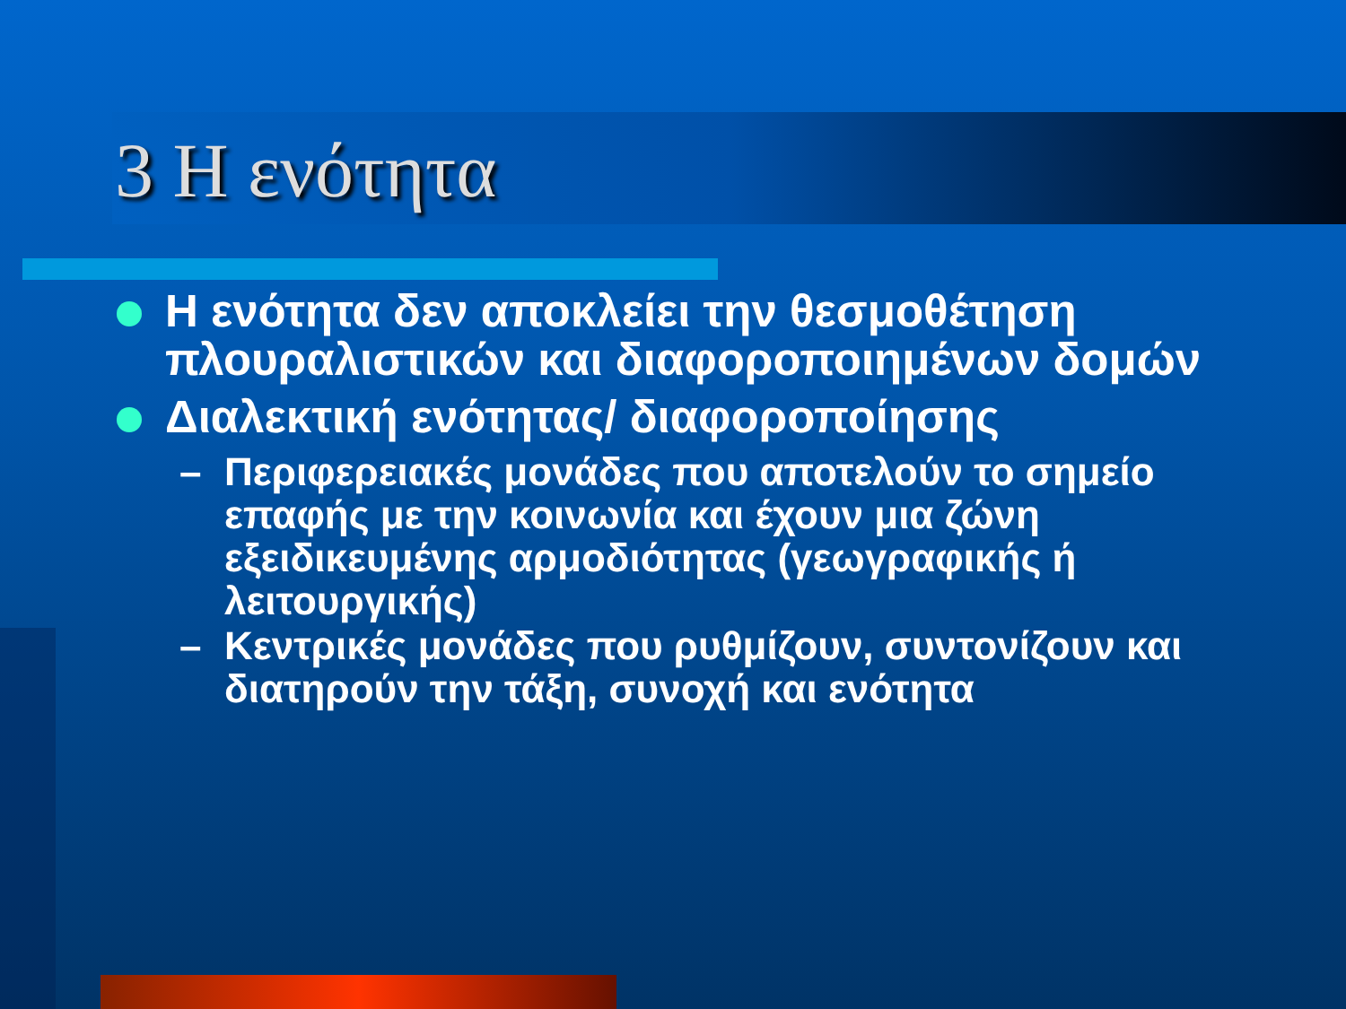3 Η ενότητα
Η ενότητα δεν αποκλείει την θεσμοθέτηση πλουραλιστικών και διαφοροποιημένων δομών
Διαλεκτική ενότητας/ διαφοροποίησης
– Περιφερειακές μονάδες που αποτελούν το σημείο επαφής με την κοινωνία και έχουν μια ζώνη εξειδικευμένης αρμοδιότητας (γεωγραφικής ή λειτουργικής)
– Κεντρικές μονάδες που ρυθμίζουν, συντονίζουν και διατηρούν την τάξη, συνοχή και ενότητα